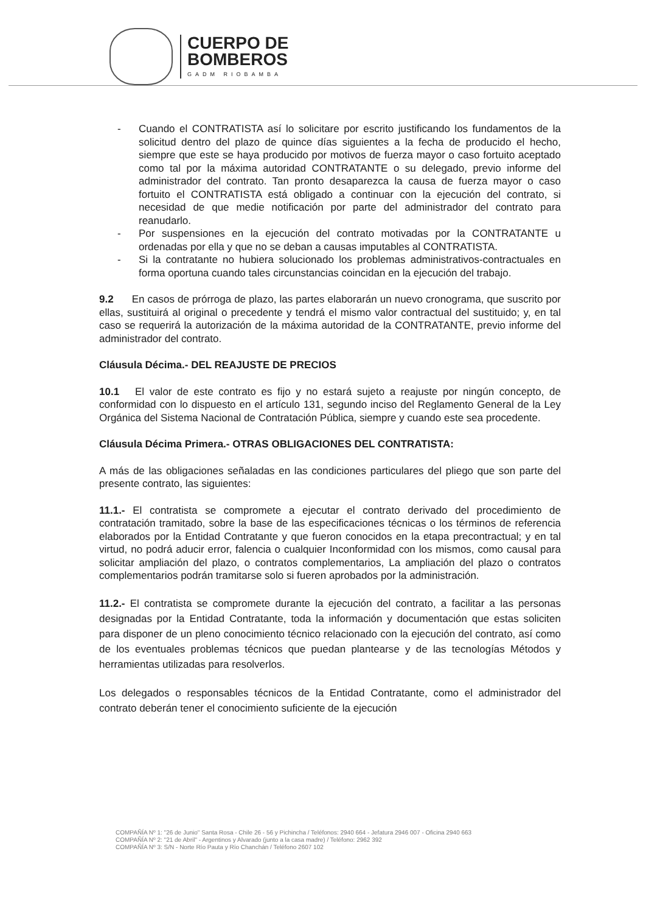CUERPO DE
BOMBEROS
GADM RIOBAMBA
- Cuando el CONTRATISTA así lo solicitare por escrito justificando los fundamentos de la solicitud dentro del plazo de quince días siguientes a la fecha de producido el hecho, siempre que este se haya producido por motivos de fuerza mayor o caso fortuito aceptado como tal por la máxima autoridad CONTRATANTE o su delegado, previo informe del administrador del contrato. Tan pronto desaparezca la causa de fuerza mayor o caso fortuito el CONTRATISTA está obligado a continuar con la ejecución del contrato, si necesidad de que medie notificación por parte del administrador del contrato para reanudarlo.
- Por suspensiones en la ejecución del contrato motivadas por la CONTRATANTE u ordenadas por ella y que no se deban a causas imputables al CONTRATISTA.
- Si la contratante no hubiera solucionado los problemas administrativos-contractuales en forma oportuna cuando tales circunstancias coincidan en la ejecución del trabajo.
9.2 En casos de prórroga de plazo, las partes elaborarán un nuevo cronograma, que suscrito por ellas, sustituirá al original o precedente y tendrá el mismo valor contractual del sustituido; y, en tal caso se requerirá la autorización de la máxima autoridad de la CONTRATANTE, previo informe del administrador del contrato.
Cláusula Décima.- DEL REAJUSTE DE PRECIOS
10.1 El valor de este contrato es fijo y no estará sujeto a reajuste por ningún concepto, de conformidad con lo dispuesto en el artículo 131, segundo inciso del Reglamento General de la Ley Orgánica del Sistema Nacional de Contratación Pública, siempre y cuando este sea procedente.
Cláusula Décima Primera.- OTRAS OBLIGACIONES DEL CONTRATISTA:
A más de las obligaciones señaladas en las condiciones particulares del pliego que son parte del presente contrato, las siguientes:
11.1.- El contratista se compromete a ejecutar el contrato derivado del procedimiento de contratación tramitado, sobre la base de las especificaciones técnicas o los términos de referencia elaborados por la Entidad Contratante y que fueron conocidos en la etapa precontractual; y en tal virtud, no podrá aducir error, falencia o cualquier Inconformidad con los mismos, como causal para solicitar ampliación del plazo, o contratos complementarios, La ampliación del plazo o contratos complementarios podrán tramitarse solo si fueren aprobados por la administración.
11.2.- El contratista se compromete durante la ejecución del contrato, a facilitar a las personas designadas por la Entidad Contratante, toda la información y documentación que estas soliciten para disponer de un pleno conocimiento técnico relacionado con la ejecución del contrato, así como de los eventuales problemas técnicos que puedan plantearse y de las tecnologías Métodos y herramientas utilizadas para resolverlos.
Los delegados o responsables técnicos de la Entidad Contratante, como el administrador del contrato deberán tener el conocimiento suficiente de la ejecución
COMPAÑÍA Nº 1: "26 de Junio" Santa Rosa - Chile 26 - 56 y Pichincha / Teléfonos: 2940 664 - Jefatura 2946 007 - Oficina 2940 663
COMPAÑÍA Nº 2: "21 de Abril" - Argentinos y Alvarado (junto a la casa madre) / Teléfono: 2962 392
COMPAÑÍA Nº 3: S/N - Norte Río Pauta y Río Chanchán / Teléfono 2607 102